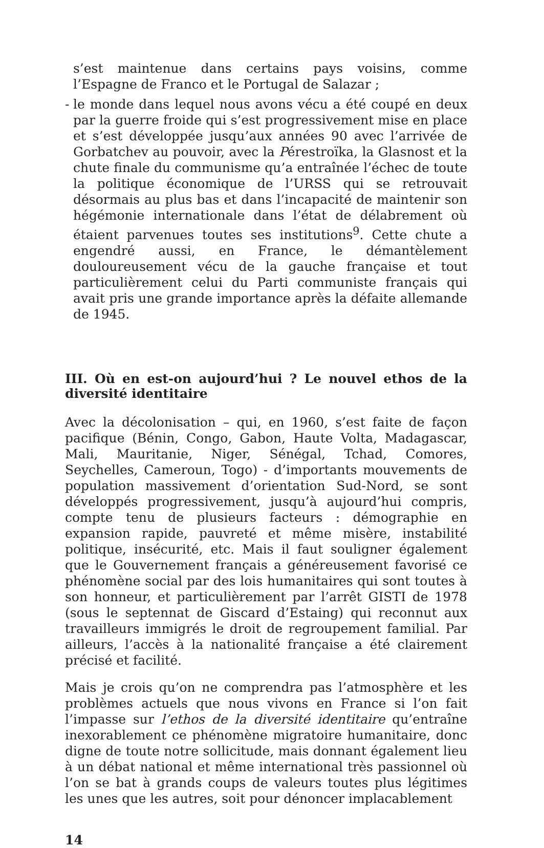s’est maintenue dans certains pays voisins, comme l’Espagne de Franco et le Portugal de Salazar ;
- le monde dans lequel nous avons vécu a été coupé en deux par la guerre froide qui s’est progressivement mise en place et s’est développée jusqu’aux années 90 avec l’arrivée de Gorbatchev au pouvoir, avec la Pérestroïka, la Glasnost et la chute finale du communisme qu’a entraînée l’échec de toute la politique économique de l’URSS qui se retrouvait désormais au plus bas et dans l’incapacité de maintenir son hégémonie internationale dans l’état de délabrement où étaient parvenues toutes ses institutions<sup>9</sup>. Cette chute a engendré aussi, en France, le démantèlement douloureusement vécu de la gauche française et tout particulièrement celui du Parti communiste français qui avait pris une grande importance après la défaite allemande de 1945.
III. Où en est-on aujourd’hui ? Le nouvel ethos de la diversité identitaire
Avec la décolonisation – qui, en 1960, s’est faite de façon pacifique (Bénin, Congo, Gabon, Haute Volta, Madagascar, Mali, Mauritanie, Niger, Sénégal, Tchad, Comores, Seychelles, Cameroun, Togo) - d’importants mouvements de population massivement d’orientation Sud-Nord, se sont développés progressivement, jusqu’à aujourd’hui compris, compte tenu de plusieurs facteurs : démographie en expansion rapide, pauvreté et même misère, instabilité politique, insécurité, etc. Mais il faut souligner également que le Gouvernement français a généreusement favorisé ce phénomène social par des lois humanitaires qui sont toutes à son honneur, et particulièrement par l’arrêt GISTI de 1978 (sous le septennat de Giscard d’Estaing) qui reconnut aux travailleurs immigrés le droit de regroupement familial. Par ailleurs, l’accès à la nationalité française a été clairement précisé et facilité.
Mais je crois qu’on ne comprendra pas l’atmosphère et les problèmes actuels que nous vivons en France si l’on fait l’impasse sur l’ethos de la diversité identitaire qu’entraîne inexorablement ce phénomène migratoire humanitaire, donc digne de toute notre sollicitude, mais donnant également lieu à un débat national et même international très passionnel où l’on se bat à grands coups de valeurs toutes plus légitimes les unes que les autres, soit pour dénoncer implacablement
14